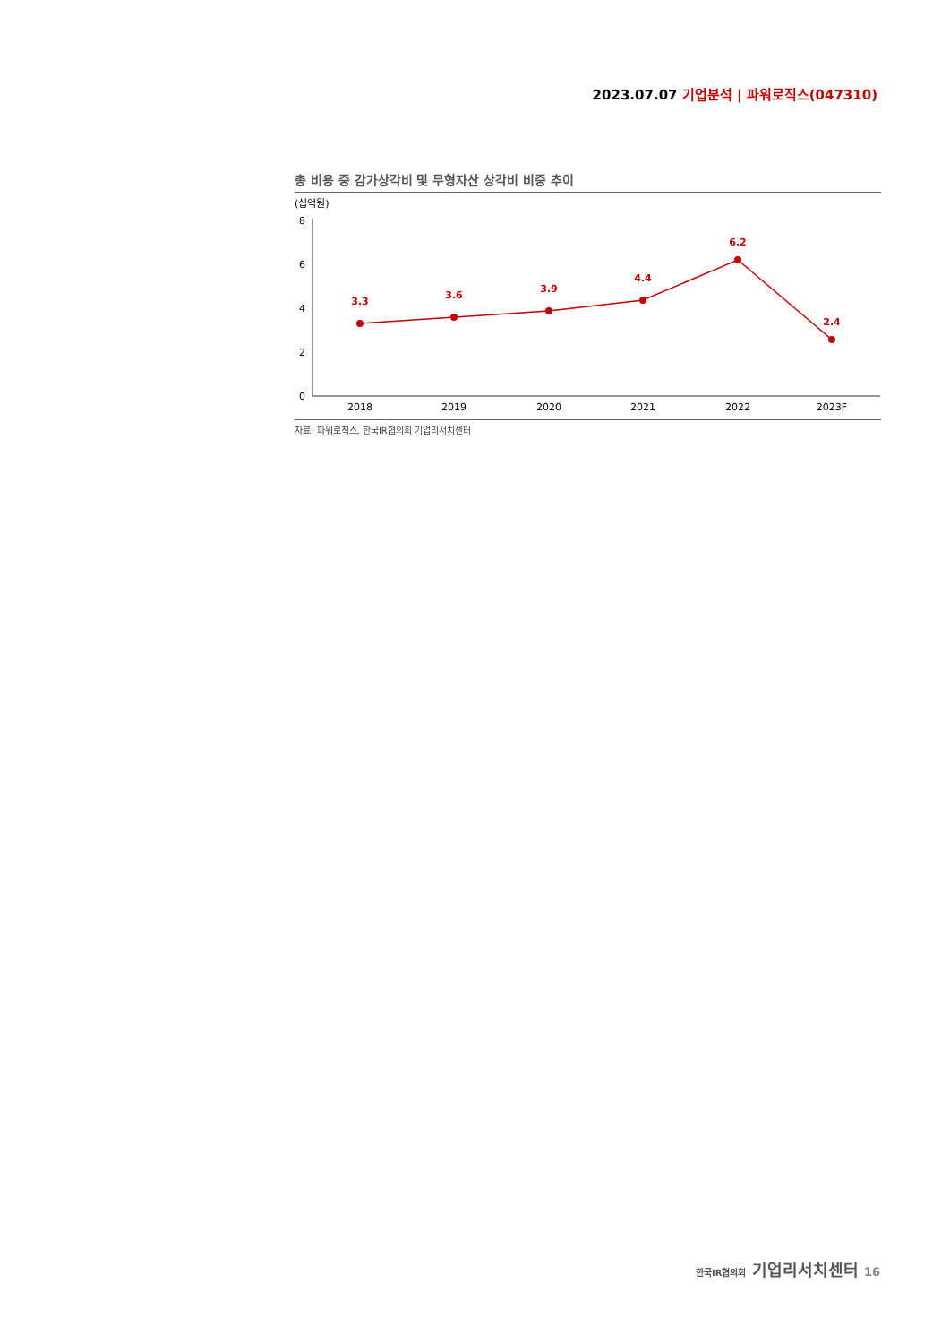2023.07.07 기업분석 | 파워로직스(047310)
총 비용 중 감가상각비 및 무형자산 상각비 비중 추이
(십억원)
8
6
4
2
0
3.3
3.6
3.9
4.4
6.2
2.4
2018
2019
2020
2021
2022
2023F
자료: 파워로직스, 한국IR협의회 기업리서치센터
한국IR협의회 기업리서치센터 16